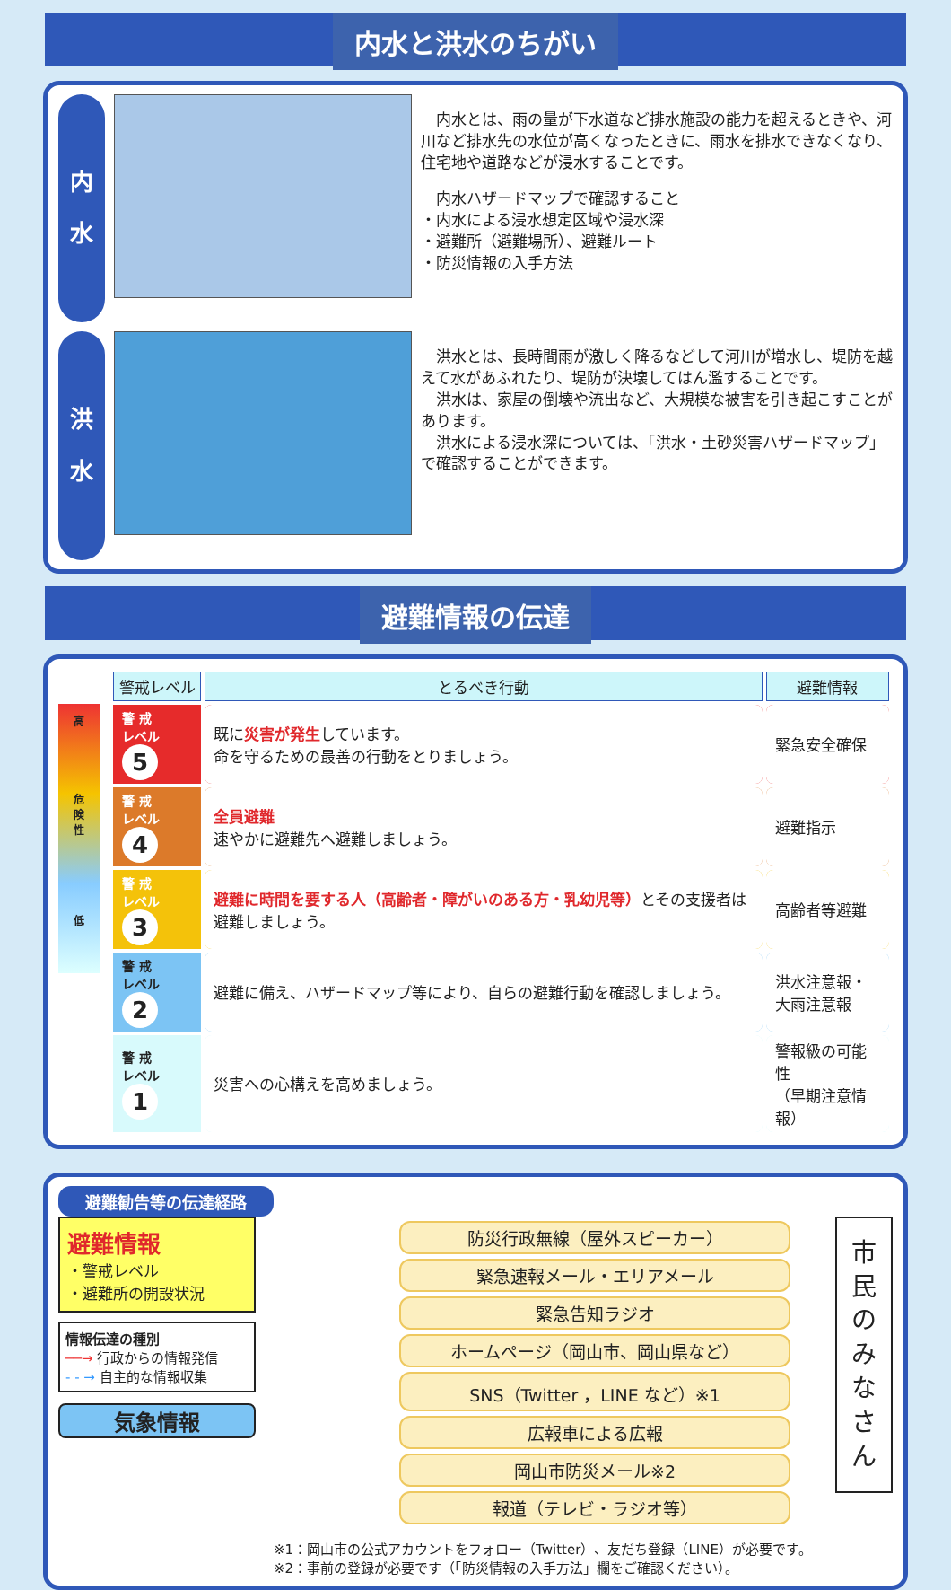内水と洪水のちがい
内
水
　内水とは、雨の量が下水道など排水施設の能力を超えるときや、河川など排水先の水位が高くなったときに、雨水を排水できなくなり、住宅地や道路などが浸水することです。
　内水ハザードマップで確認すること
・内水による浸水想定区域や浸水深
・避難所（避難場所）、避難ルート
・防災情報の入手方法
洪
水
　洪水とは、長時間雨が激しく降るなどして河川が増水し、堤防を越えて水があふれたり、堤防が決壊してはん濫することです。
　洪水は、家屋の倒壊や流出など、大規模な被害を引き起こすことがあります。
　洪水による浸水深については、「洪水・土砂災害ハザードマップ」で確認することができます。
避難情報の伝達
高
危
険
性
低
| 警戒レベル | とるべき行動 | 避難情報 |
| --- | --- | --- |
| 警 戒 レベル 5 | 既に 災害が発生 しています。 命を守るための最善の行動をとりましょう。 | 緊急安全確保 |
| 警 戒 レベル 4 | 全員避難 速やかに避難先へ避難しましょう。 | 避難指示 |
| 警 戒 レベル 3 | 避難に時間を要する人（高齢者・障がいのある方・乳幼児等） とその支援者は避難しましょう。 | 高齢者等避難 |
| 警 戒 レベル 2 | 避難に備え、ハザードマップ等により、自らの避難行動を確認しましょう。 | 洪水注意報・ 大雨注意報 |
| 警 戒 レベル 1 | 災害への心構えを高めましょう。 | 警報級の可能性 （早期注意情報） |
避難勧告等の伝達経路
避難情報
・警戒レベル
・避難所の開設状況
情報伝達の種別
──→ 行政からの情報発信
- - → 自主的な情報収集
気象情報
防災行政無線（屋外スピーカー）
緊急速報メール・エリアメール
緊急告知ラジオ
ホームページ（岡山市、岡山県など）
SNS（Twitter ，LINE など）※1
広報車による広報
岡山市防災メール※2
報道（テレビ・ラジオ等）
市民のみなさん
※1：岡山市の公式アカウントをフォロー（Twitter）、友だち登録（LINE）が必要です。
※2：事前の登録が必要です（「防災情報の入手方法」欄をご確認ください）。